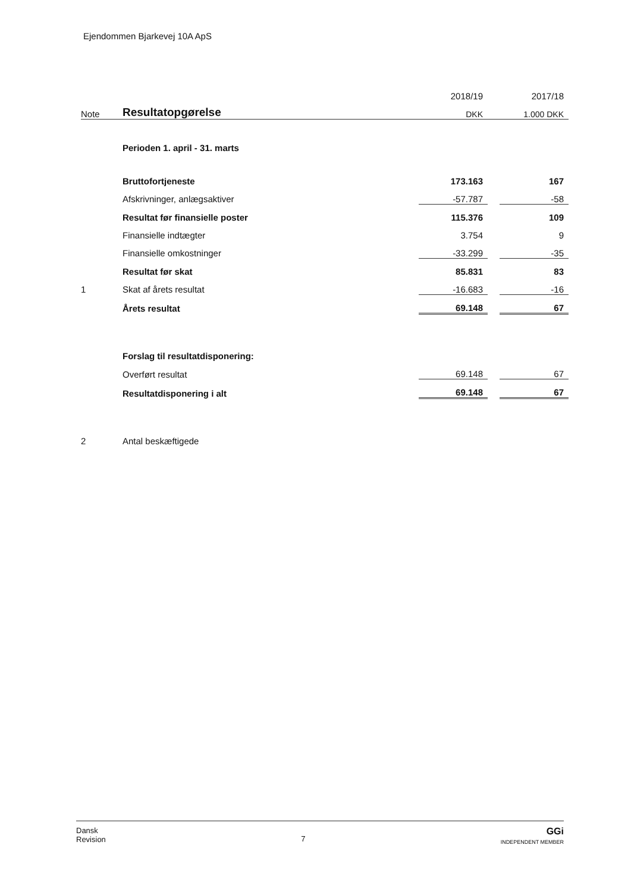Ejendommen Bjarkevej 10A ApS
| | | 2018/19 | | 2017/18 |
| Note | Resultatopgørelse | DKK | | 1.000 DKK |
| | Perioden 1. april - 31. marts | | | |
| | Bruttofortjeneste | 173.163 | | 167 |
| | Afskrivninger, anlægsaktiver | -57.787 | | -58 |
| | Resultat før finansielle poster | 115.376 | | 109 |
| | Finansielle indtægter | 3.754 | | 9 |
| | Finansielle omkostninger | -33.299 | | -35 |
| | Resultat før skat | 85.831 | | 83 |
| 1 | Skat af årets resultat | -16.683 | | -16 |
| | Årets resultat | 69.148 | | 67 |
| | Forslag til resultatdisponering: | | | |
| | Overført resultat | 69.148 | | 67 |
| | Resultatdisponering i alt | 69.148 | | 67 |
| 2 | Antal beskæftigede | | | |
Dansk
Revision
7
GGi
INDEPENDENT MEMBER